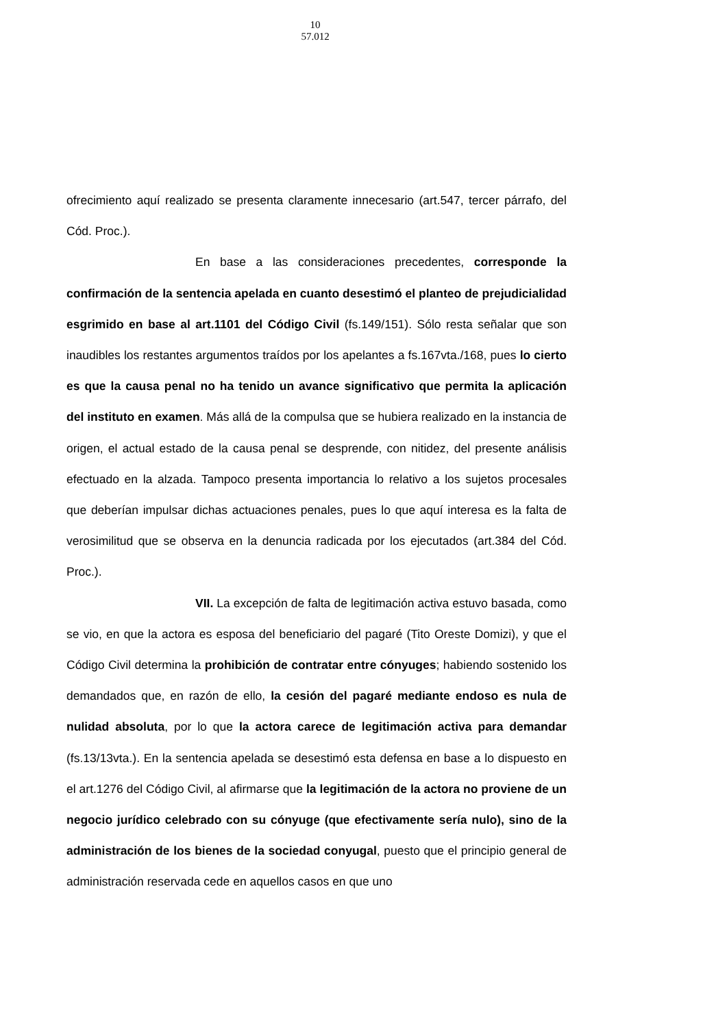10
57.012
ofrecimiento aquí realizado se presenta claramente innecesario (art.547, tercer párrafo, del Cód. Proc.).
En base a las consideraciones precedentes, corresponde la confirmación de la sentencia apelada en cuanto desestimó el planteo de prejudicialidad esgrimido en base al art.1101 del Código Civil (fs.149/151). Sólo resta señalar que son inaudibles los restantes argumentos traídos por los apelantes a fs.167vta./168, pues lo cierto es que la causa penal no ha tenido un avance significativo que permita la aplicación del instituto en examen. Más allá de la compulsa que se hubiera realizado en la instancia de origen, el actual estado de la causa penal se desprende, con nitidez, del presente análisis efectuado en la alzada. Tampoco presenta importancia lo relativo a los sujetos procesales que deberían impulsar dichas actuaciones penales, pues lo que aquí interesa es la falta de verosimilitud que se observa en la denuncia radicada por los ejecutados (art.384 del Cód. Proc.).
VII. La excepción de falta de legitimación activa estuvo basada, como se vio, en que la actora es esposa del beneficiario del pagaré (Tito Oreste Domizi), y que el Código Civil determina la prohibición de contratar entre cónyuges; habiendo sostenido los demandados que, en razón de ello, la cesión del pagaré mediante endoso es nula de nulidad absoluta, por lo que la actora carece de legitimación activa para demandar (fs.13/13vta.). En la sentencia apelada se desestimó esta defensa en base a lo dispuesto en el art.1276 del Código Civil, al afirmarse que la legitimación de la actora no proviene de un negocio jurídico celebrado con su cónyuge (que efectivamente sería nulo), sino de la administración de los bienes de la sociedad conyugal, puesto que el principio general de administración reservada cede en aquellos casos en que uno